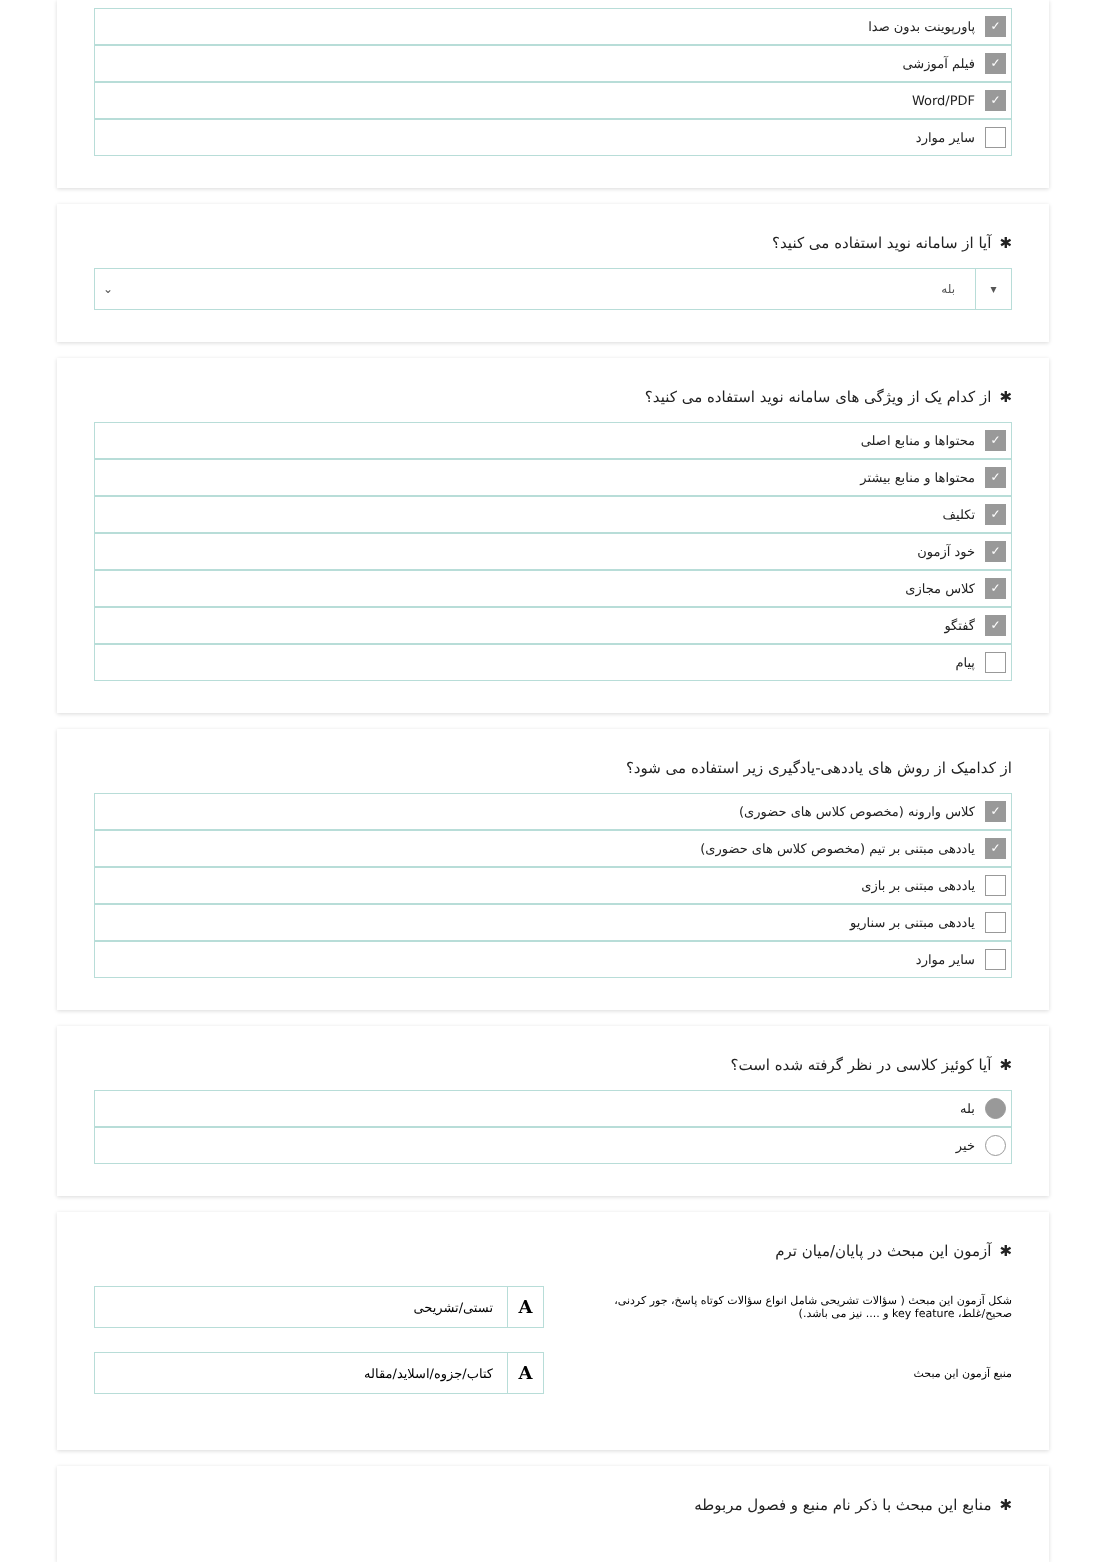✓
پاورپوینت بدون صدا
✓
فیلم آموزشی
✓
Word/PDF
سایر موارد
✱آیا از سامانه نوید استفاده می کنید؟
▾
بله ⌄
✱از کدام یک از ویژگی های سامانه نوید استفاده می کنید؟
✓
محتواها و منابع اصلی
✓
محتواها و منابع بیشتر
✓
تکلیف
✓
خود آزمون
✓
کلاس مجازی
✓
گفتگو
پیام
از کدامیک از روش های یاددهی-یادگیری زیر استفاده می شود؟
✓
کلاس وارونه (مخصوص کلاس های حضوری)
✓
یاددهی مبتنی بر تیم (مخصوص کلاس های حضوری)
یاددهی مبتنی بر بازی
یاددهی مبتنی بر سناریو
سایر موارد
✱آیا کوئیز کلاسی در نظر گرفته شده است؟
بله
خیر
✱آزمون این مبحث در پایان/میان ترم
شکل آزمون این مبحث ( سؤالات تشریحی شامل انواع سؤالات کوتاه پاسخ، جور کردنی، صحیح/غلط، key feature و .... نیز می باشد.)
A
تستی/تشریحی
منبع آزمون این مبحث
A
کتاب/جزوه/اسلاید/مقاله
✱منابع این مبحث با ذکر نام منبع و فصول مربوطه